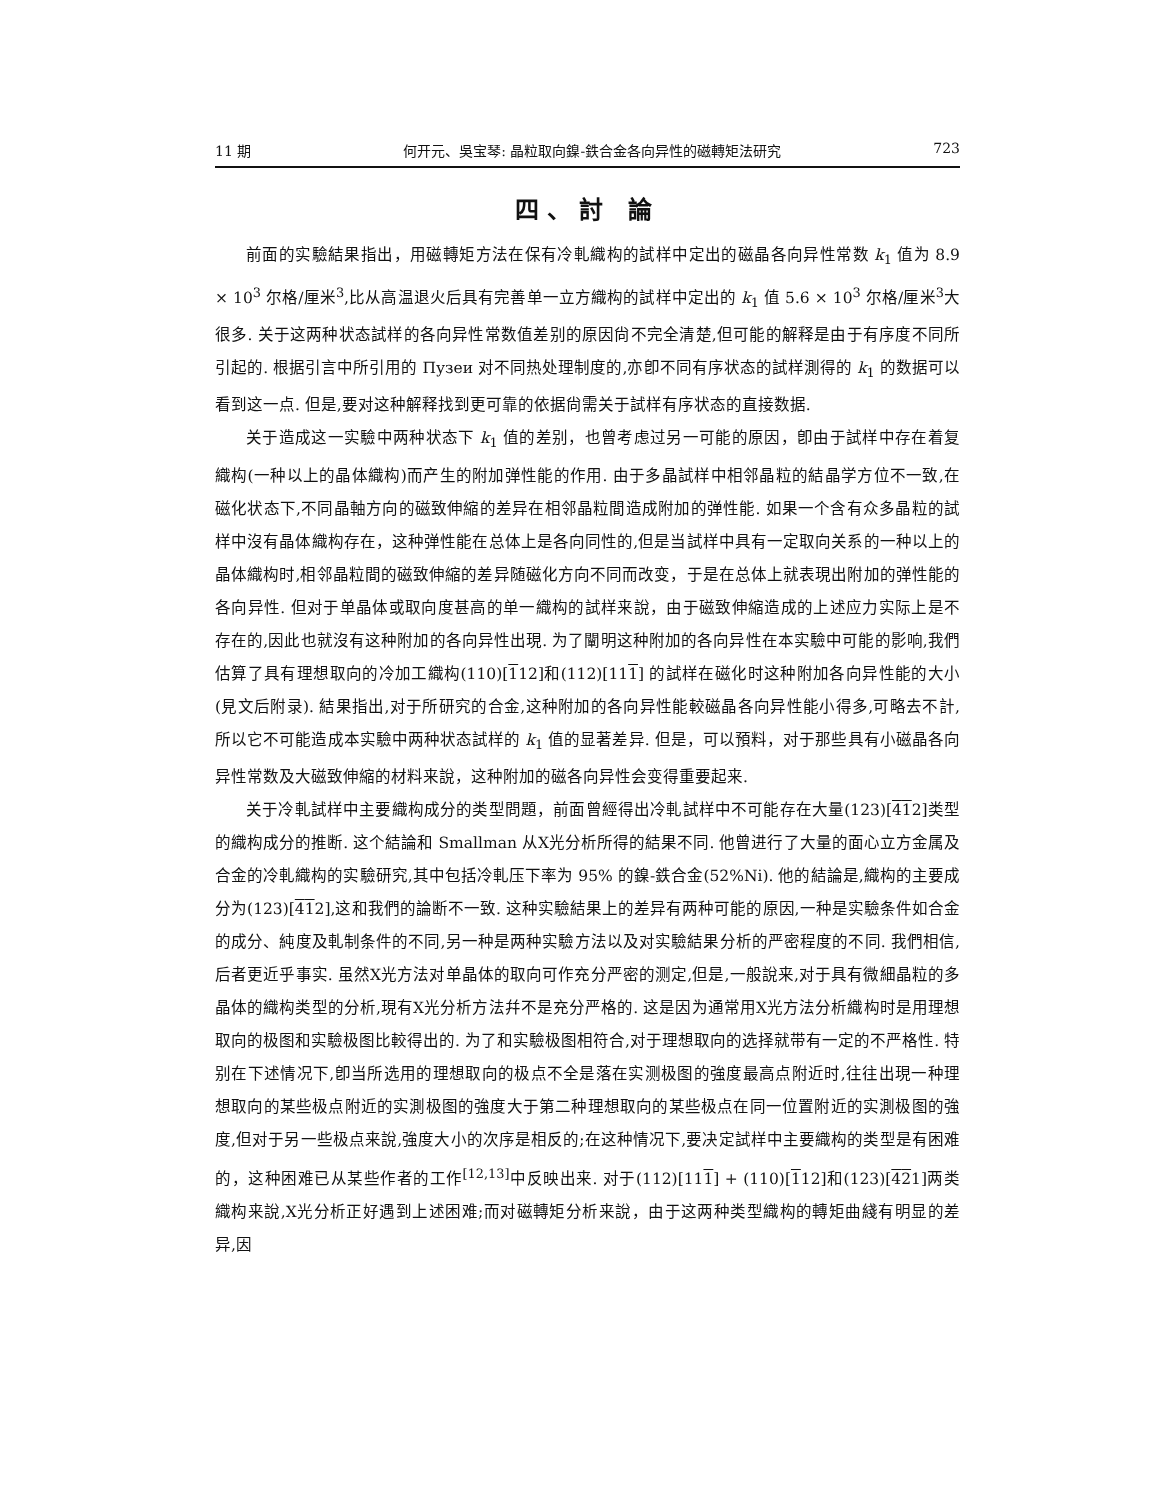11 期 何开元、吳宝琴: 晶粒取向鎳-鉄合金各向异性的磁轉矩法研究 723
四、討 論
前面的实驗結果指出，用磁轉矩方法在保有冷軋織构的試样中定出的磁晶各向异性常数 k<sub>1</sub> 值为 8.9 × 10<sup>3</sup> 尔格/厘米<sup>3</sup>,比从高温退火后具有完善单一立方織构的試样中定出的 k<sub>1</sub> 值 5.6 × 10<sup>3</sup> 尔格/厘米<sup>3</sup>大很多. 关于这两种状态試样的各向异性常数值差别的原因尙不完全清楚,但可能的解释是由于有序度不同所引起的. 根据引言中所引用的 Пузеи 对不同热处理制度的,亦卽不同有序状态的試样測得的 k<sub>1</sub> 的数据可以看到这一点. 但是,要对这种解释找到更可靠的依据尙需关于試样有序状态的直接数据.
关于造成这一实驗中两种状态下 k<sub>1</sub> 值的差别，也曾考虑过另一可能的原因，卽由于試样中存在着复織构(一种以上的晶体織构)而产生的附加弹性能的作用. 由于多晶試样中相邻晶粒的結晶学方位不一致,在磁化状态下,不同晶軸方向的磁致伸縮的差异在相邻晶粒間造成附加的弹性能. 如果一个含有众多晶粒的試样中沒有晶体織构存在，这种弹性能在总体上是各向同性的,但是当試样中具有一定取向关系的一种以上的晶体織构时,相邻晶粒間的磁致伸縮的差异随磁化方向不同而改变，于是在总体上就表現出附加的弹性能的各向异性. 但对于单晶体或取向度甚高的单一織构的試样来說，由于磁致伸縮造成的上述应力实际上是不存在的,因此也就沒有这种附加的各向异性出現. 为了闡明这种附加的各向异性在本实驗中可能的影响,我們估算了具有理想取向的冷加工織构(110)[112]和(112)[111] 的試样在磁化时这种附加各向异性能的大小(見文后附录). 結果指出,对于所研究的合金,这种附加的各向异性能較磁晶各向异性能小得多,可略去不計,所以它不可能造成本实驗中两种状态試样的 k<sub>1</sub> 值的显著差异. 但是，可以預料，对于那些具有小磁晶各向异性常数及大磁致伸縮的材料来說，这种附加的磁各向异性会变得重要起来.
关于冷軋試样中主要織构成分的类型問題，前面曾經得出冷軋試样中不可能存在大量(123)[412]类型的織构成分的推断. 这个結論和 Smallman 从X光分析所得的結果不同. 他曾进行了大量的面心立方金属及合金的冷軋織构的实驗研究,其中包括冷軋压下率为 95% 的鎳-鉄合金(52%Ni). 他的結論是,織构的主要成分为(123)[412],这和我們的論断不一致. 这种实驗結果上的差异有两种可能的原因,一种是实驗条件如合金的成分、純度及軋制条件的不同,另一种是两种实驗方法以及对实驗結果分析的严密程度的不同. 我們相信,后者更近乎事实. 虽然X光方法对单晶体的取向可作充分严密的测定,但是,一般說来,对于具有微細晶粒的多晶体的織构类型的分析,現有X光分析方法幷不是充分严格的. 这是因为通常用X光方法分析織构时是用理想取向的极图和实驗极图比較得出的. 为了和实驗极图相符合,对于理想取向的选择就带有一定的不严格性. 特别在下述情况下,卽当所选用的理想取向的极点不全是落在实测极图的強度最高点附近时,往往出現一种理想取向的某些极点附近的实測极图的強度大于第二种理想取向的某些极点在同一位置附近的实測极图的強度,但对于另一些极点来說,強度大小的次序是相反的;在这种情况下,要决定試样中主要織构的类型是有困难的，这种困难已从某些作者的工作<sup>[12,13]</sup>中反映出来. 对于(112)[111] + (110)[112]和(123)[421]两类織构来說,X光分析正好遇到上述困难;而对磁轉矩分析来說，由于这两种类型織构的轉矩曲綫有明显的差异,因